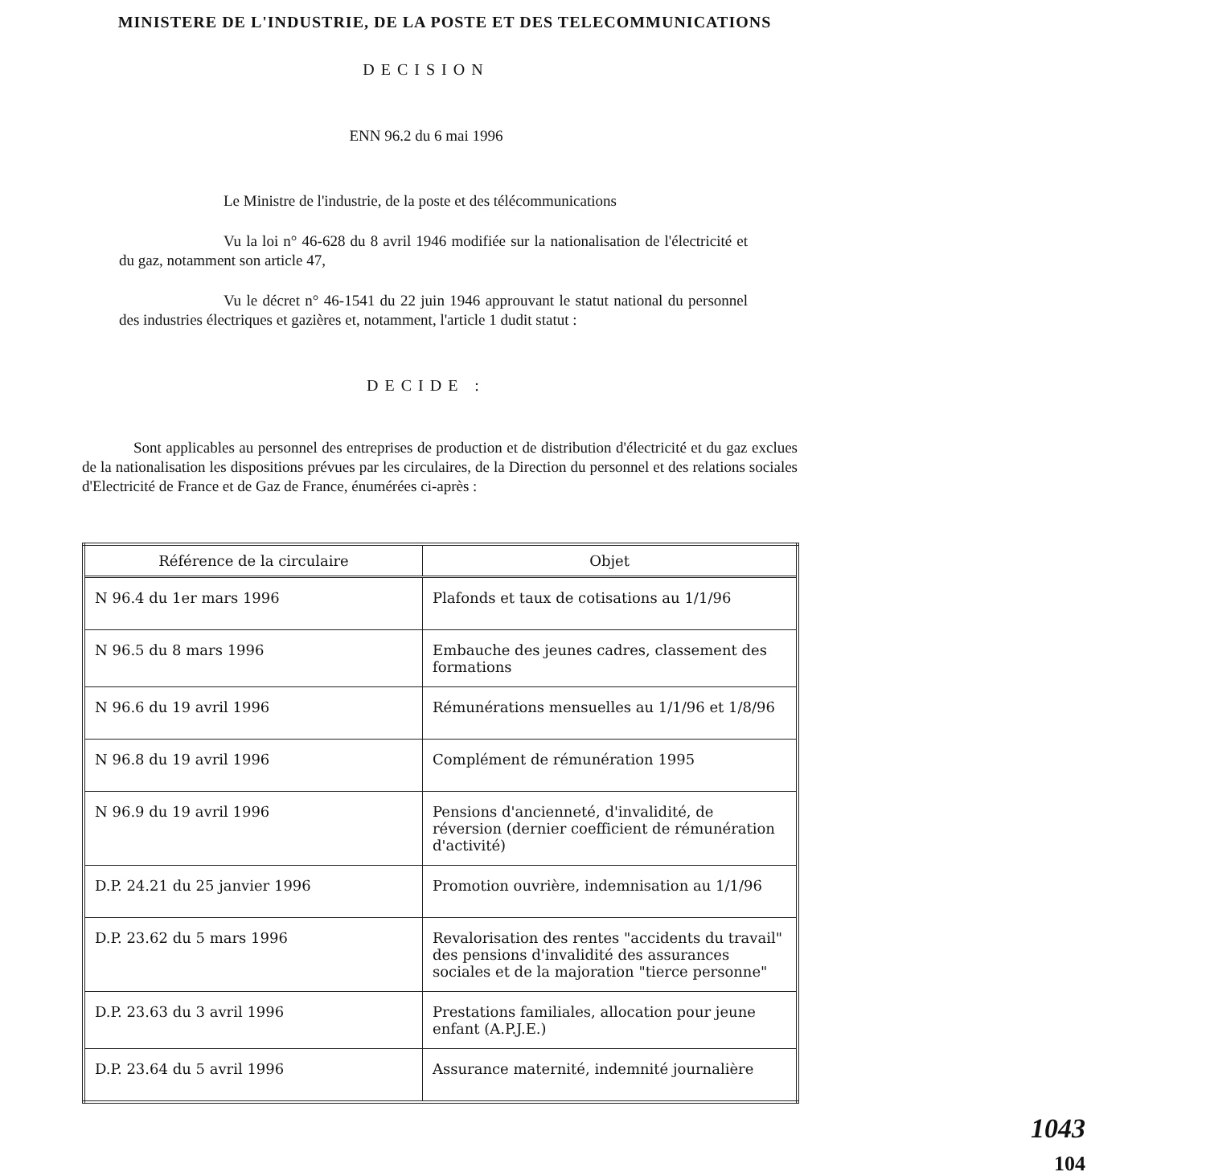MINISTERE DE L'INDUSTRIE, DE LA POSTE ET DES TELECOMMUNICATIONS
DECISION
ENN 96.2 du 6 mai 1996
Le Ministre de l'industrie, de la poste et des télécommunications
Vu la loi n° 46-628 du 8 avril 1946 modifiée sur la nationalisation de l'électricité et du gaz, notamment son article 47,
Vu le décret n° 46-1541 du 22 juin 1946 approuvant le statut national du personnel des industries électriques et gazières et, notamment, l'article 1 dudit statut :
DECIDE :
Sont applicables au personnel des entreprises de production et de distribution d'électricité et du gaz exclues de la nationalisation les dispositions prévues par les circulaires, de la Direction du personnel et des relations sociales d'Electricité de France et de Gaz de France, énumérées ci-après :
| Référence de la circulaire | Objet |
| --- | --- |
| N 96.4 du 1er mars 1996 | Plafonds et taux de cotisations au 1/1/96 |
| N 96.5 du 8 mars 1996 | Embauche des jeunes cadres, classement des formations |
| N 96.6 du 19 avril 1996 | Rémunérations mensuelles au 1/1/96 et 1/8/96 |
| N 96.8 du 19 avril 1996 | Complément de rémunération 1995 |
| N 96.9 du 19 avril 1996 | Pensions d'ancienneté, d'invalidité, de réversion (dernier coefficient de rémunération d'activité) |
| D.P. 24.21 du 25 janvier 1996 | Promotion ouvrière, indemnisation au 1/1/96 |
| D.P. 23.62 du 5 mars 1996 | Revalorisation des rentes "accidents du travail" des pensions d'invalidité des assurances sociales et de la majoration "tierce personne" |
| D.P. 23.63 du 3 avril 1996 | Prestations familiales, allocation pour jeune enfant (A.P.J.E.) |
| D.P. 23.64 du 5 avril 1996 | Assurance maternité, indemnité journalière |
1043
104